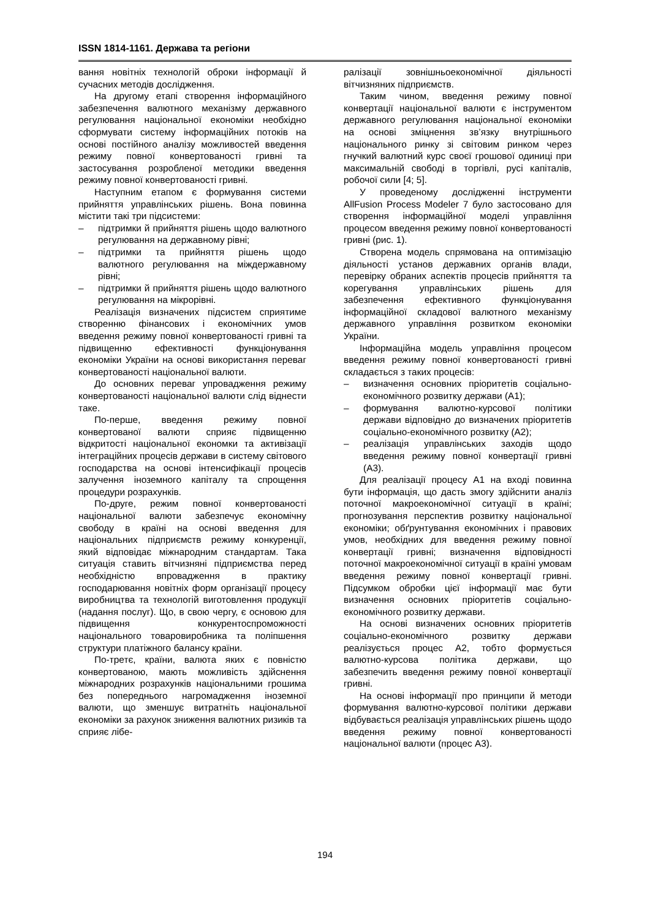ISSN 1814-1161. Держава та регіони
вання новітніх технологій оброки інформації й сучасних методів дослідження.
На другому етапі створення інформаційного забезпечення валютного механізму державного регулювання національної економіки необхідно сформувати систему інформаційних потоків на основі постійного аналізу можливостей введення режиму повної конвертованості гривні та застосування розробленої методики введення режиму повної конвертованості гривні.
Наступним етапом є формування системи прийняття управлінських рішень. Вона повинна містити такі три підсистеми:
– підтримки й прийняття рішень щодо валютного регулювання на державному рівні;
– підтримки та прийняття рішень щодо валютного регулювання на міждержавному рівні;
– підтримки й прийняття рішень щодо валютного регулювання на мікрорівні.
Реалізація визначених підсистем сприятиме створенню фінансових і економічних умов введення режиму повної конвертованості гривні та підвищенню ефективності функціонування економіки України на основі використання переваг конвертованості національної валюти.
До основних переваг упровадження режиму конвертованості національної валюти слід віднести таке.
По-перше, введення режиму повної конвертованої валюти сприяє підвищенню відкритості національної економки та активізації інтеграційних процесів держави в систему світового господарства на основі інтенсифікації процесів залучення іноземного капіталу та спрощення процедури розрахунків.
По-друге, режим повної конвертованості національної валюти забезпечує економічну свободу в країні на основі введення для національних підприємств режиму конкуренції, який відповідає міжнародним стандартам. Така ситуація ставить вітчизняні підприємства перед необхідністю впровадження в практику господарювання новітніх форм організації процесу виробництва та технологій виготовлення продукції (надання послуг). Що, в свою чергу, є основою для підвищення конкурентоспроможності національного товаровиробника та поліпшення структури платіжного балансу країни.
По-третє, країни, валюта яких є повністю конвертованою, мають можливість здійснення міжнародних розрахунків національними грошима без попереднього нагромадження іноземної валюти, що зменшує витратніть національної економіки за рахунок зниження валютних ризиків та сприяє лібе-
ралізації зовнішньоекономічної діяльності вітчизняних підприємств.
Таким чином, введення режиму повної конвертації національної валюти є інструментом державного регулювання національної економіки на основі зміцнення зв’язку внутрішнього національного ринку зі світовим ринком через гнучкий валютний курс своєї грошової одиниці при максимальній свободі в торгівлі, русі капіталів, робочої сили [4; 5].
У проведеному дослідженні інструменти AllFusion Process Modeler 7 було застосовано для створення інформаційної моделі управління процесом введення режиму повної конвертованості гривні (рис. 1).
Створена модель спрямована на оптимізацію діяльності установ державних органів влади, перевірку обраних аспектів процесів прийняття та корегування управлінських рішень для забезпечення ефективного функціонування інформаційної складової валютного механізму державного управління розвитком економіки України.
Інформаційна модель управління процесом введення режиму повної конвертованості гривні складається з таких процесів:
– визначення основних пріоритетів соціально-економічного розвитку держави (А1);
– формування валютно-курсової політики держави відповідно до визначених пріоритетів соціально-економічного розвитку (А2);
– реалізація управлінських заходів щодо введення режиму повної конвертації гривні (А3).
Для реалізації процесу А1 на вході повинна бути інформація, що дасть змогу здійснити аналіз поточної макроекономічної ситуації в країні; прогнозування перспектив розвитку національної економіки; обґрунтування економічних і правових умов, необхідних для введення режиму повної конвертації гривні; визначення відповідності поточної макроекономічної ситуації в країні умовам введення режиму повної конвертації гривні. Підсумком обробки цієї інформації має бути визначення основних пріоритетів соціально-економічного розвитку держави.
На основі визначених основних пріоритетів соціально-економічного розвитку держави реалізується процес А2, тобто формується валютно-курсова політика держави, що забезпечить введення режиму повної конвертації гривні.
На основі інформації про принципи й методи формування валютно-курсової політики держави відбувається реалізація управлінських рішень щодо введення режиму повної конвертованості національної валюти (процес А3).
194